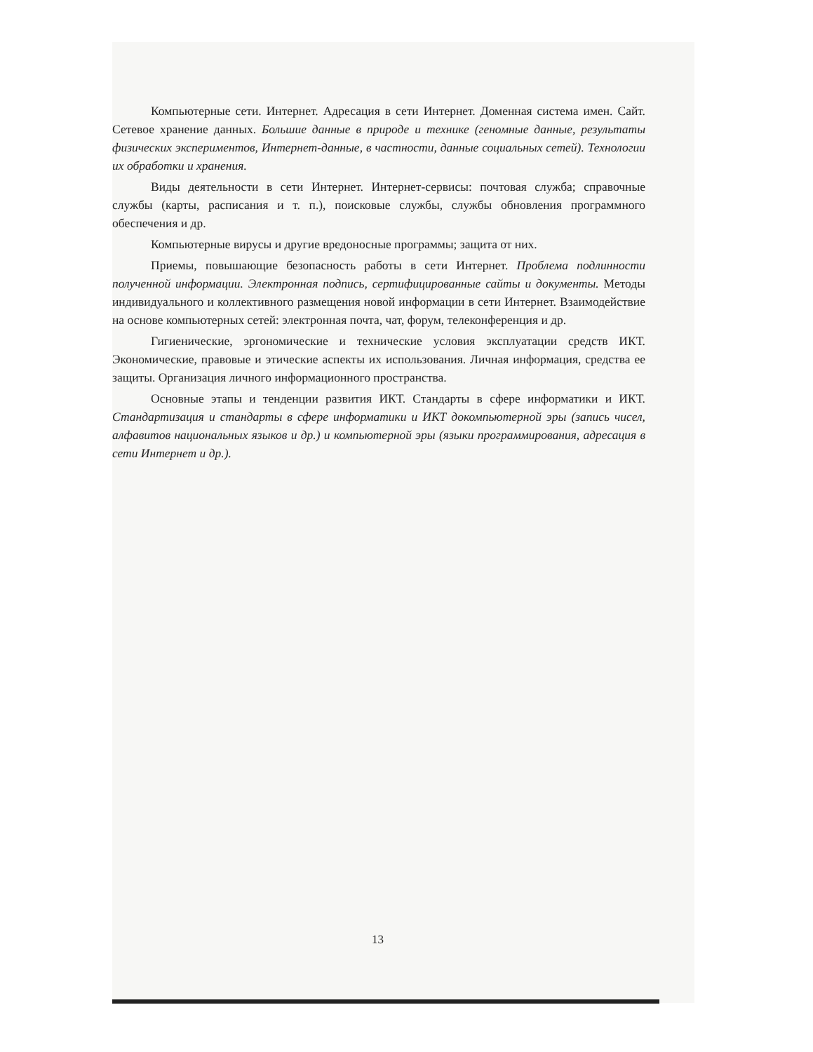Компьютерные сети. Интернет. Адресация в сети Интернет. Доменная система имен. Сайт. Сетевое хранение данных. Большие данные в природе и технике (геномные данные, результаты физических экспериментов, Интернет-данные, в частности, данные социальных сетей). Технологии их обработки и хранения.
Виды деятельности в сети Интернет. Интернет-сервисы: почтовая служба; справочные службы (карты, расписания и т. п.), поисковые службы, службы обновления программного обеспечения и др.
Компьютерные вирусы и другие вредоносные программы; защита от них.
Приемы, повышающие безопасность работы в сети Интернет. Проблема подлинности полученной информации. Электронная подпись, сертифицированные сайты и документы. Методы индивидуального и коллективного размещения новой информации в сети Интернет. Взаимодействие на основе компьютерных сетей: электронная почта, чат, форум, телеконференция и др.
Гигиенические, эргономические и технические условия эксплуатации средств ИКТ. Экономические, правовые и этические аспекты их использования. Личная информация, средства ее защиты. Организация личного информационного пространства.
Основные этапы и тенденции развития ИКТ. Стандарты в сфере информатики и ИКТ. Стандартизация и стандарты в сфере информатики и ИКТ докомпьютерной эры (запись чисел, алфавитов национальных языков и др.) и компьютерной эры (языки программирования, адресация в сети Интернет и др.).
13